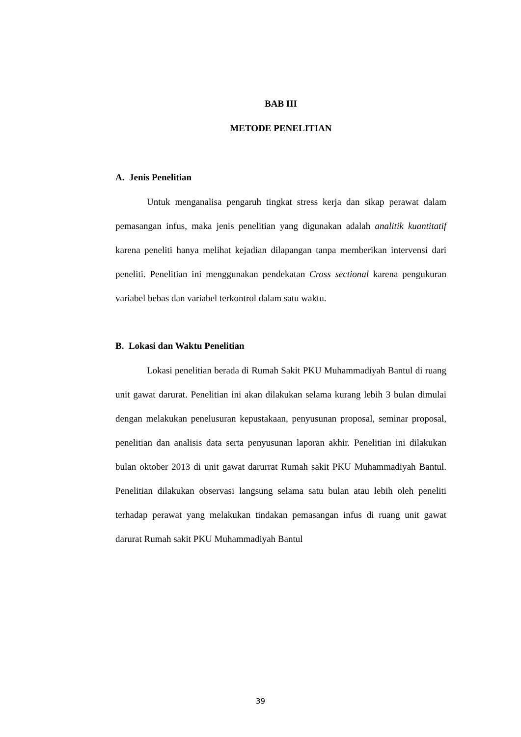BAB III
METODE PENELITIAN
A. Jenis Penelitian
Untuk menganalisa pengaruh tingkat stress kerja dan sikap perawat dalam pemasangan infus, maka jenis penelitian yang digunakan adalah analitik kuantitatif karena peneliti hanya melihat kejadian dilapangan tanpa memberikan intervensi dari peneliti. Penelitian ini menggunakan pendekatan Cross sectional karena pengukuran variabel bebas dan variabel terkontrol dalam satu waktu.
B. Lokasi dan Waktu Penelitian
Lokasi penelitian berada di Rumah Sakit PKU Muhammadiyah Bantul di ruang unit gawat darurat. Penelitian ini akan dilakukan selama kurang lebih 3 bulan dimulai dengan melakukan penelusuran kepustakaan, penyusunan proposal, seminar proposal, penelitian dan analisis data serta penyusunan laporan akhir. Penelitian ini dilakukan bulan oktober 2013 di unit gawat darurrat Rumah sakit PKU Muhammadiyah Bantul. Penelitian dilakukan observasi langsung selama satu bulan atau lebih oleh peneliti terhadap perawat yang melakukan tindakan pemasangan infus di ruang unit gawat darurat Rumah sakit PKU Muhammadiyah Bantul
39